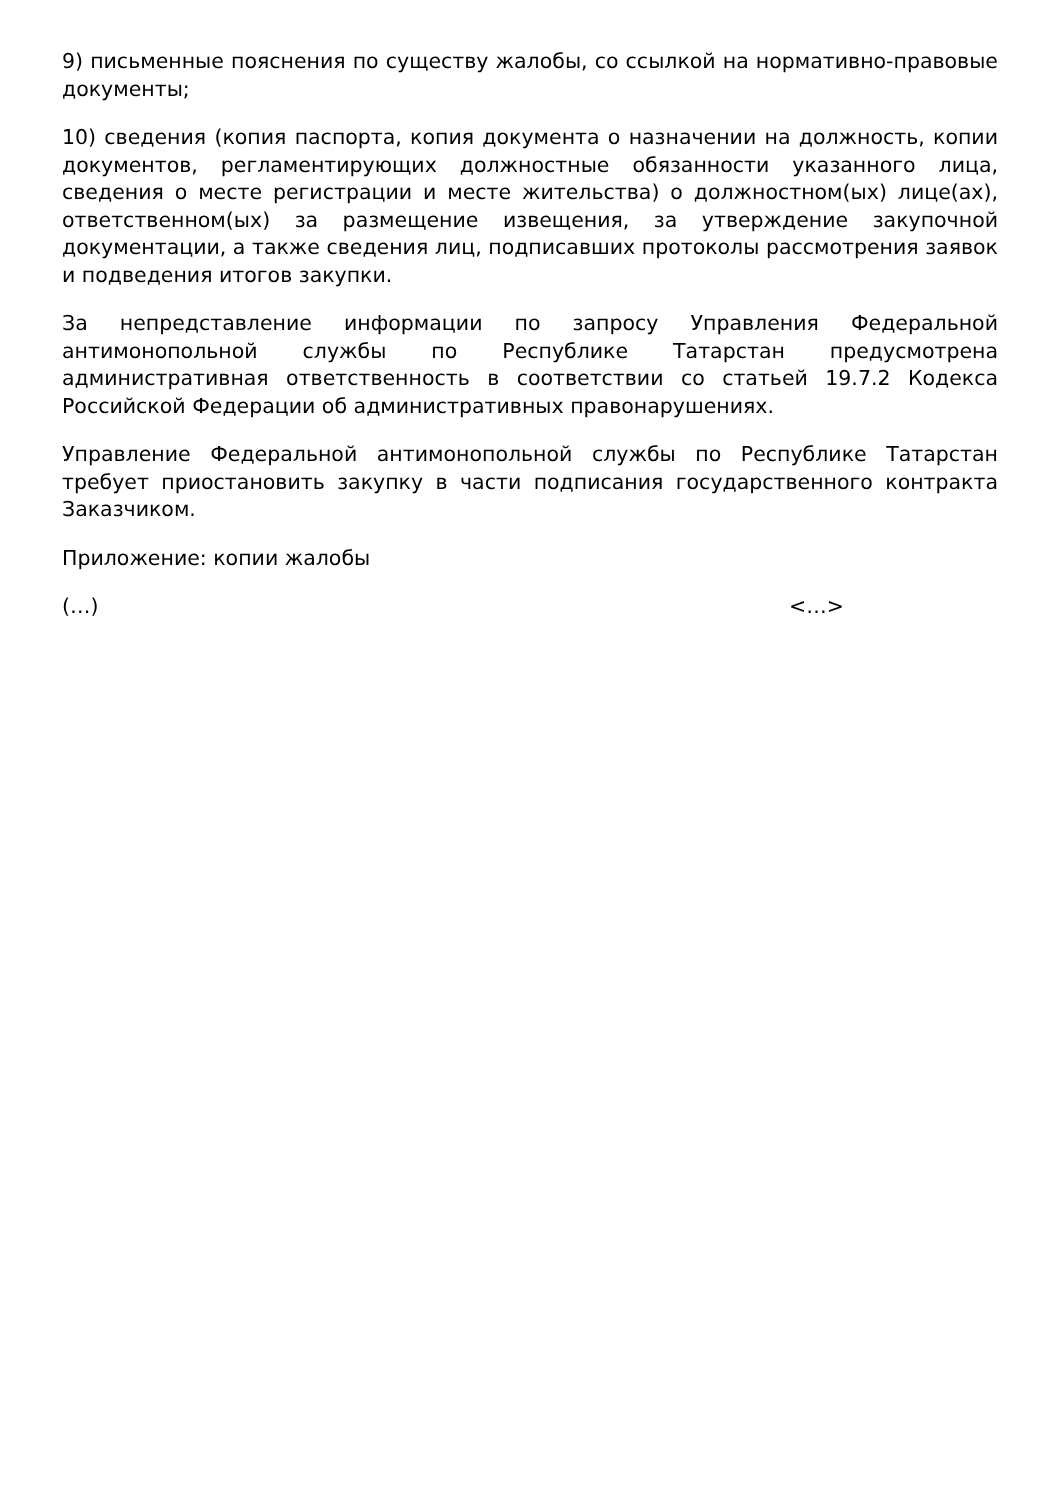9) письменные пояснения по существу жалобы, со ссылкой на нормативно-правовые документы;
10) сведения (копия паспорта, копия документа о назначении на должность, копии документов, регламентирующих должностные обязанности указанного лица, сведения о месте регистрации и месте жительства) о должностном(ых) лице(ах), ответственном(ых) за размещение извещения, за утверждение закупочной документации, а также сведения лиц, подписавших протоколы рассмотрения заявок и подведения итогов закупки.
За непредставление информации по запросу Управления Федеральной антимонопольной службы по Республике Татарстан предусмотрена административная ответственность в соответствии со статьей 19.7.2 Кодекса Российской Федерации об административных правонарушениях.
Управление Федеральной антимонопольной службы по Республике Татарстан требует приостановить закупку в части подписания государственного контракта Заказчиком.
Приложение: копии жалобы
(…) <…>